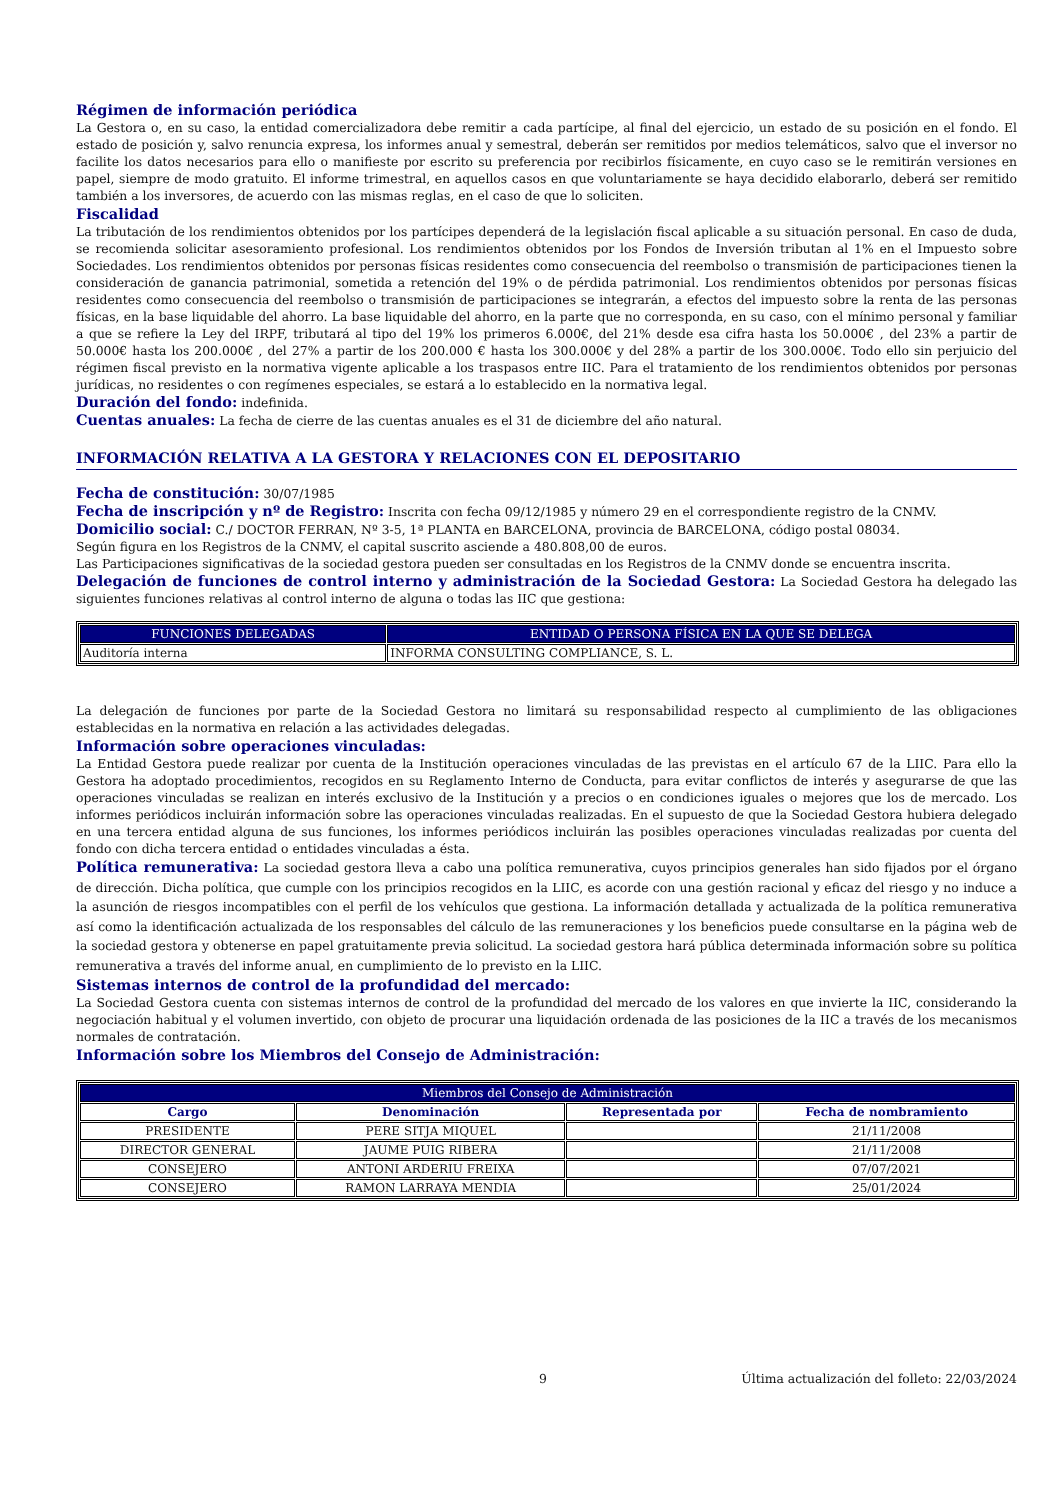Régimen de información periódica
La Gestora o, en su caso, la entidad comercializadora debe remitir a cada partícipe, al final del ejercicio, un estado de su posición en el fondo. El estado de posición y, salvo renuncia expresa, los informes anual y semestral, deberán ser remitidos por medios telemáticos, salvo que el inversor no facilite los datos necesarios para ello o manifieste por escrito su preferencia por recibirlos físicamente, en cuyo caso se le remitirán versiones en papel, siempre de modo gratuito. El informe trimestral, en aquellos casos en que voluntariamente se haya decidido elaborarlo, deberá ser remitido también a los inversores, de acuerdo con las mismas reglas, en el caso de que lo soliciten.
Fiscalidad
La tributación de los rendimientos obtenidos por los partícipes dependerá de la legislación fiscal aplicable a su situación personal. En caso de duda, se recomienda solicitar asesoramiento profesional. Los rendimientos obtenidos por los Fondos de Inversión tributan al 1% en el Impuesto sobre Sociedades. Los rendimientos obtenidos por personas físicas residentes como consecuencia del reembolso o transmisión de participaciones tienen la consideración de ganancia patrimonial, sometida a retención del 19% o de pérdida patrimonial. Los rendimientos obtenidos por personas físicas residentes como consecuencia del reembolso o transmisión de participaciones se integrarán, a efectos del impuesto sobre la renta de las personas físicas, en la base liquidable del ahorro. La base liquidable del ahorro, en la parte que no corresponda, en su caso, con el mínimo personal y familiar a que se refiere la Ley del IRPF, tributará al tipo del 19% los primeros 6.000€, del 21% desde esa cifra hasta los 50.000€ , del 23% a partir de 50.000€ hasta los 200.000€ , del 27% a partir de los 200.000 € hasta los 300.000€ y del 28% a partir de los 300.000€. Todo ello sin perjuicio del régimen fiscal previsto en la normativa vigente aplicable a los traspasos entre IIC. Para el tratamiento de los rendimientos obtenidos por personas jurídicas, no residentes o con regímenes especiales, se estará a lo establecido en la normativa legal.
Duración del fondo: indefinida.
Cuentas anuales: La fecha de cierre de las cuentas anuales es el 31 de diciembre del año natural.
INFORMACIÓN RELATIVA A LA GESTORA Y RELACIONES CON EL DEPOSITARIO
Fecha de constitución: 30/07/1985
Fecha de inscripción y nº de Registro: Inscrita con fecha 09/12/1985 y número 29 en el correspondiente registro de la CNMV.
Domicilio social: C./ DOCTOR FERRAN, Nº 3-5, 1ª PLANTA en BARCELONA, provincia de BARCELONA, código postal 08034.
Según figura en los Registros de la CNMV, el capital suscrito asciende a 480.808,00 de euros.
Las Participaciones significativas de la sociedad gestora pueden ser consultadas en los Registros de la CNMV donde se encuentra inscrita.
Delegación de funciones de control interno y administración de la Sociedad Gestora: La Sociedad Gestora ha delegado las siguientes funciones relativas al control interno de alguna o todas las IIC que gestiona:
| FUNCIONES DELEGADAS | ENTIDAD O PERSONA FÍSICA EN LA QUE SE DELEGA |
| --- | --- |
| Auditoría interna | INFORMA CONSULTING COMPLIANCE, S. L. |
La delegación de funciones por parte de la Sociedad Gestora no limitará su responsabilidad respecto al cumplimiento de las obligaciones establecidas en la normativa en relación a las actividades delegadas.
Información sobre operaciones vinculadas:
La Entidad Gestora puede realizar por cuenta de la Institución operaciones vinculadas de las previstas en el artículo 67 de la LIIC. Para ello la Gestora ha adoptado procedimientos, recogidos en su Reglamento Interno de Conducta, para evitar conflictos de interés y asegurarse de que las operaciones vinculadas se realizan en interés exclusivo de la Institución y a precios o en condiciones iguales o mejores que los de mercado. Los informes periódicos incluirán información sobre las operaciones vinculadas realizadas. En el supuesto de que la Sociedad Gestora hubiera delegado en una tercera entidad alguna de sus funciones, los informes periódicos incluirán las posibles operaciones vinculadas realizadas por cuenta del fondo con dicha tercera entidad o entidades vinculadas a ésta.
Política remunerativa: La sociedad gestora lleva a cabo una política remunerativa, cuyos principios generales han sido fijados por el órgano de dirección. Dicha política, que cumple con los principios recogidos en la LIIC, es acorde con una gestión racional y eficaz del riesgo y no induce a la asunción de riesgos incompatibles con el perfil de los vehículos que gestiona. La información detallada y actualizada de la política remunerativa así como la identificación actualizada de los responsables del cálculo de las remuneraciones y los beneficios puede consultarse en la página web de la sociedad gestora y obtenerse en papel gratuitamente previa solicitud. La sociedad gestora hará pública determinada información sobre su política remunerativa a través del informe anual, en cumplimiento de lo previsto en la LIIC.
Sistemas internos de control de la profundidad del mercado:
La Sociedad Gestora cuenta con sistemas internos de control de la profundidad del mercado de los valores en que invierte la IIC, considerando la negociación habitual y el volumen invertido, con objeto de procurar una liquidación ordenada de las posiciones de la IIC a través de los mecanismos normales de contratación.
Información sobre los Miembros del Consejo de Administración:
| Miembros del Consejo de Administración | | | |
| --- | --- | --- | --- |
| Cargo | Denominación | Representada por | Fecha de nombramiento |
| PRESIDENTE | PERE SITJA MIQUEL | | 21/11/2008 |
| DIRECTOR GENERAL | JAUME PUIG RIBERA | | 21/11/2008 |
| CONSEJERO | ANTONI ARDERIU FREIXA | | 07/07/2021 |
| CONSEJERO | RAMON LARRAYA MENDIA | | 25/01/2024 |
9 Última actualización del folleto: 22/03/2024